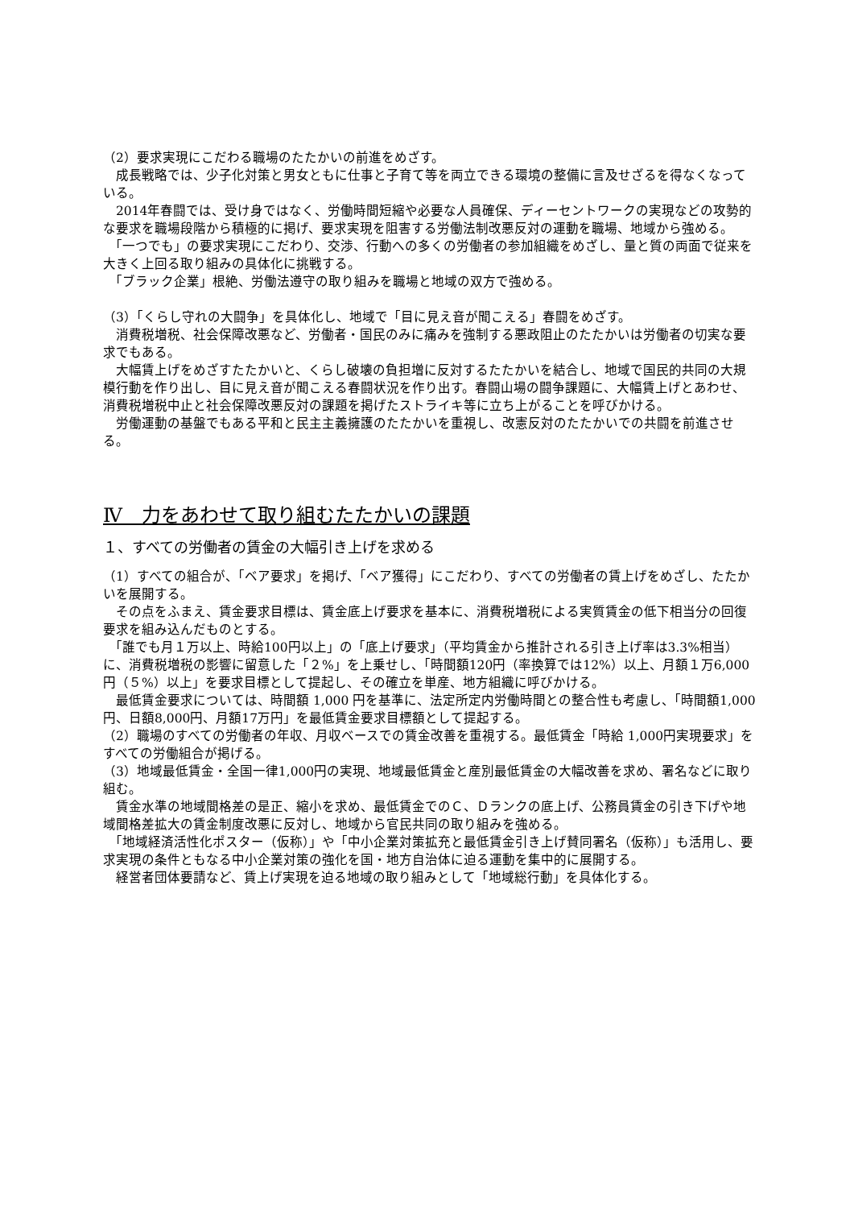（2）要求実現にこだわる職場のたたかいの前進をめざす。
　成長戦略では、少子化対策と男女ともに仕事と子育て等を両立できる環境の整備に言及せざるを得なくなっている。
　2014年春闘では、受け身ではなく、労働時間短縮や必要な人員確保、ディーセントワークの実現などの攻勢的な要求を職場段階から積極的に掲げ、要求実現を阻害する労働法制改悪反対の運動を職場、地域から強める。
　「一つでも」の要求実現にこだわり、交渉、行動への多くの労働者の参加組織をめざし、量と質の両面で従来を大きく上回る取り組みの具体化に挑戦する。
　「ブラック企業」根絶、労働法遵守の取り組みを職場と地域の双方で強める。
（3）「くらし守れの大闘争」を具体化し、地域で「目に見え音が聞こえる」春闘をめざす。
　消費税増税、社会保障改悪など、労働者・国民のみに痛みを強制する悪政阻止のたたかいは労働者の切実な要求でもある。
　大幅賃上げをめざすたたかいと、くらし破壊の負担増に反対するたたかいを結合し、地域で国民的共同の大規模行動を作り出し、目に見え音が聞こえる春闘状況を作り出す。春闘山場の闘争課題に、大幅賃上げとあわせ、消費税増税中止と社会保障改悪反対の課題を掲げたストライキ等に立ち上がることを呼びかける。
　労働運動の基盤でもある平和と民主主義擁護のたたかいを重視し、改憲反対のたたかいでの共闘を前進させる。
Ⅳ　力をあわせて取り組むたたかいの課題
１、すべての労働者の賃金の大幅引き上げを求める
（1）すべての組合が、「ベア要求」を掲げ、「ベア獲得」にこだわり、すべての労働者の賃上げをめざし、たたかいを展開する。
　その点をふまえ、賃金要求目標は、賃金底上げ要求を基本に、消費税増税による実質賃金の低下相当分の回復要求を組み込んだものとする。
　「誰でも月１万以上、時給100円以上」の「底上げ要求」（平均賃金から推計される引き上げ率は3.3%相当）に、消費税増税の影響に留意した「２%」を上乗せし、「時間額120円（率換算では12%）以上、月額１万6,000円（５%）以上」を要求目標として提起し、その確立を単産、地方組織に呼びかける。
　最低賃金要求については、時間額 1,000 円を基準に、法定所定内労働時間との整合性も考慮し、「時間額1,000円、日額8,000円、月額17万円」を最低賃金要求目標額として提起する。
（2）職場のすべての労働者の年収、月収ベースでの賃金改善を重視する。最低賃金「時給 1,000円実現要求」をすべての労働組合が掲げる。
（3）地域最低賃金・全国一律1,000円の実現、地域最低賃金と産別最低賃金の大幅改善を求め、署名などに取り組む。
　賃金水準の地域間格差の是正、縮小を求め、最低賃金でのＣ、Ｄランクの底上げ、公務員賃金の引き下げや地域間格差拡大の賃金制度改悪に反対し、地域から官民共同の取り組みを強める。
　「地域経済活性化ポスター（仮称）」や「中小企業対策拡充と最低賃金引き上げ賛同署名（仮称）」も活用し、要求実現の条件ともなる中小企業対策の強化を国・地方自治体に迫る運動を集中的に展開する。
　経営者団体要請など、賃上げ実現を迫る地域の取り組みとして「地域総行動」を具体化する。